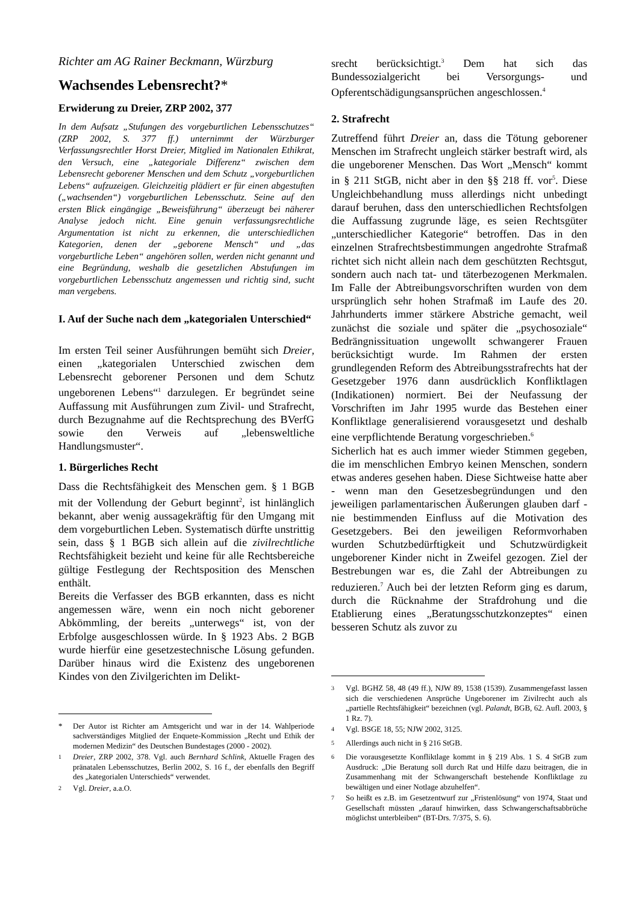Richter am AG Rainer Beckmann, Würzburg
Wachsendes Lebensrecht?*
Erwiderung zu Dreier, ZRP 2002, 377
In dem Aufsatz „Stufungen des vorgeburtlichen Lebensschutzes“ (ZRP 2002, S. 377 ff.) unternimmt der Würzburger Verfassungsrechtler Horst Dreier, Mitglied im Nationalen Ethikrat, den Versuch, eine „kategoriale Differenz“ zwischen dem Lebensrecht geborener Menschen und dem Schutz „vorgeburtlichen Lebens“ aufzuzeigen. Gleichzeitig plädiert er für einen abgestuften („wachsenden“) vorgeburtlichen Lebensschutz. Seine auf den ersten Blick eingängige „Beweisführung“ überzeugt bei näherer Analyse jedoch nicht. Eine genuin verfassungsrechtliche Argumentation ist nicht zu erkennen, die unterschiedlichen Kategorien, denen der „geborene Mensch“ und „das vorgeburtliche Leben“ angehören sollen, werden nicht genannt und eine Begründung, weshalb die gesetzlichen Abstufungen im vorgeburtlichen Lebensschutz angemessen und richtig sind, sucht man vergebens.
I. Auf der Suche nach dem „kategorialen Unterschied“
Im ersten Teil seiner Ausführungen bemüht sich Dreier, einen „kategorialen Unterschied zwischen dem Lebensrecht geborener Personen und dem Schutz ungeborenen Lebens“<sup>1</sup> darzulegen. Er begründet seine Auffassung mit Ausführungen zum Zivil- und Strafrecht, durch Bezugnahme auf die Rechtsprechung des BVerfG sowie den Verweis auf „lebensweltliche Handlungsmuster“.
1. Bürgerliches Recht
Dass die Rechtsfähigkeit des Menschen gem. § 1 BGB mit der Vollendung der Geburt beginnt<sup>2</sup>, ist hinlänglich bekannt, aber wenig aussagekräftig für den Umgang mit dem vorgeburtlichen Leben. Systematisch dürfte unstrittig sein, dass § 1 BGB sich allein auf die zivilrechtliche Rechtsfähigkeit bezieht und keine für alle Rechtsbereiche gültige Festlegung der Rechtsposition des Menschen enthält.
Bereits die Verfasser des BGB erkannten, dass es nicht angemessen wäre, wenn ein noch nicht geborener Abkömmling, der bereits „unterwegs“ ist, von der Erbfolge ausgeschlossen würde. In § 1923 Abs. 2 BGB wurde hierfür eine gesetzestechnische Lösung gefunden. Darüber hinaus wird die Existenz des ungeborenen Kindes von den Zivilgerichten im Delikt-
* Der Autor ist Richter am Amtsgericht und war in der 14. Wahlperiode sachverständiges Mitglied der Enquete-Kommission „Recht und Ethik der modernen Medizin“ des Deutschen Bundestages (2000 - 2002).
<sup>1</sup> Dreier, ZRP 2002, 378. Vgl. auch Bernhard Schlink, Aktuelle Fragen des pränatalen Lebensschutzes, Berlin 2002, S. 16 f., der ebenfalls den Begriff des „kategorialen Unterschieds“ verwendet.
<sup>2</sup> Vgl. Dreier, a.a.O.
srecht berücksichtigt.<sup>3</sup> Dem hat sich das Bundessozialgericht bei Versorgungs- und Opferentschädigungsansprüchen angeschlossen.<sup>4</sup>
2. Strafrecht
Zutreffend führt Dreier an, dass die Tötung geborener Menschen im Strafrecht ungleich stärker bestraft wird, als die ungeborener Menschen. Das Wort „Mensch“ kommt in § 211 StGB, nicht aber in den §§ 218 ff. vor<sup>5</sup>. Diese Ungleichbehandlung muss allerdings nicht unbedingt darauf beruhen, dass den unterschiedlichen Rechtsfolgen die Auffassung zugrunde läge, es seien Rechtsgüter „unterschiedlicher Kategorie“ betroffen. Das in den einzelnen Strafrechtsbestimmungen angedrohte Strafmaß richtet sich nicht allein nach dem geschützten Rechtsgut, sondern auch nach tat- und täterbezogenen Merkmalen. Im Falle der Abtreibungsvorschriften wurden von dem ursprünglich sehr hohen Strafmaß im Laufe des 20. Jahrhunderts immer stärkere Abstriche gemacht, weil zunächst die soziale und später die „psychosoziale“ Bedrängnissituation ungewollt schwangerer Frauen berücksichtigt wurde. Im Rahmen der ersten grundlegenden Reform des Abtreibungsstrafrechts hat der Gesetzgeber 1976 dann ausdrücklich Konfliktlagen (Indikationen) normiert. Bei der Neufassung der Vorschriften im Jahr 1995 wurde das Bestehen einer Konfliktlage generalisierend vorausgesetzt und deshalb eine verpflichtende Beratung vorgeschrieben.<sup>6</sup>
Sicherlich hat es auch immer wieder Stimmen gegeben, die im menschlichen Embryo keinen Menschen, sondern etwas anderes gesehen haben. Diese Sichtweise hatte aber - wenn man den Gesetzesbegründungen und den jeweiligen parlamentarischen Äußerungen glauben darf - nie bestimmenden Einfluss auf die Motivation des Gesetzgebers. Bei den jeweiligen Reformvorhaben wurden Schutzbedürftigkeit und Schutzwürdigkeit ungeborener Kinder nicht in Zweifel gezogen. Ziel der Bestrebungen war es, die Zahl der Abtreibungen zu reduzieren.<sup>7</sup> Auch bei der letzten Reform ging es darum, durch die Rücknahme der Strafdrohung und die Etablierung eines „Beratungsschutzkonzeptes“ einen besseren Schutz als zuvor zu
<sup>3</sup> Vgl. BGHZ 58, 48 (49 ff.), NJW 89, 1538 (1539). Zusammengefasst lassen sich die verschiedenen Ansprüche Ungeborener im Zivilrecht auch als „partielle Rechtsfähigkeit“ bezeichnen (vgl. Palandt, BGB, 62. Aufl. 2003, § 1 Rz. 7).
<sup>4</sup> Vgl. BSGE 18, 55; NJW 2002, 3125.
<sup>5</sup> Allerdings auch nicht in § 216 StGB.
<sup>6</sup> Die vorausgesetzte Konfliktlage kommt in § 219 Abs. 1 S. 4 StGB zum Ausdruck: „Die Beratung soll durch Rat und Hilfe dazu beitragen, die in Zusammenhang mit der Schwangerschaft bestehende Konfliktlage zu bewältigen und einer Notlage abzuhelfen“.
<sup>7</sup> So heißt es z.B. im Gesetzentwurf zur „Fristenlösung“ von 1974, Staat und Gesellschaft müssten „darauf hinwirken, dass Schwangerschaftsabbrüche möglichst unterbleiben“ (BT-Drs. 7/375, S. 6).